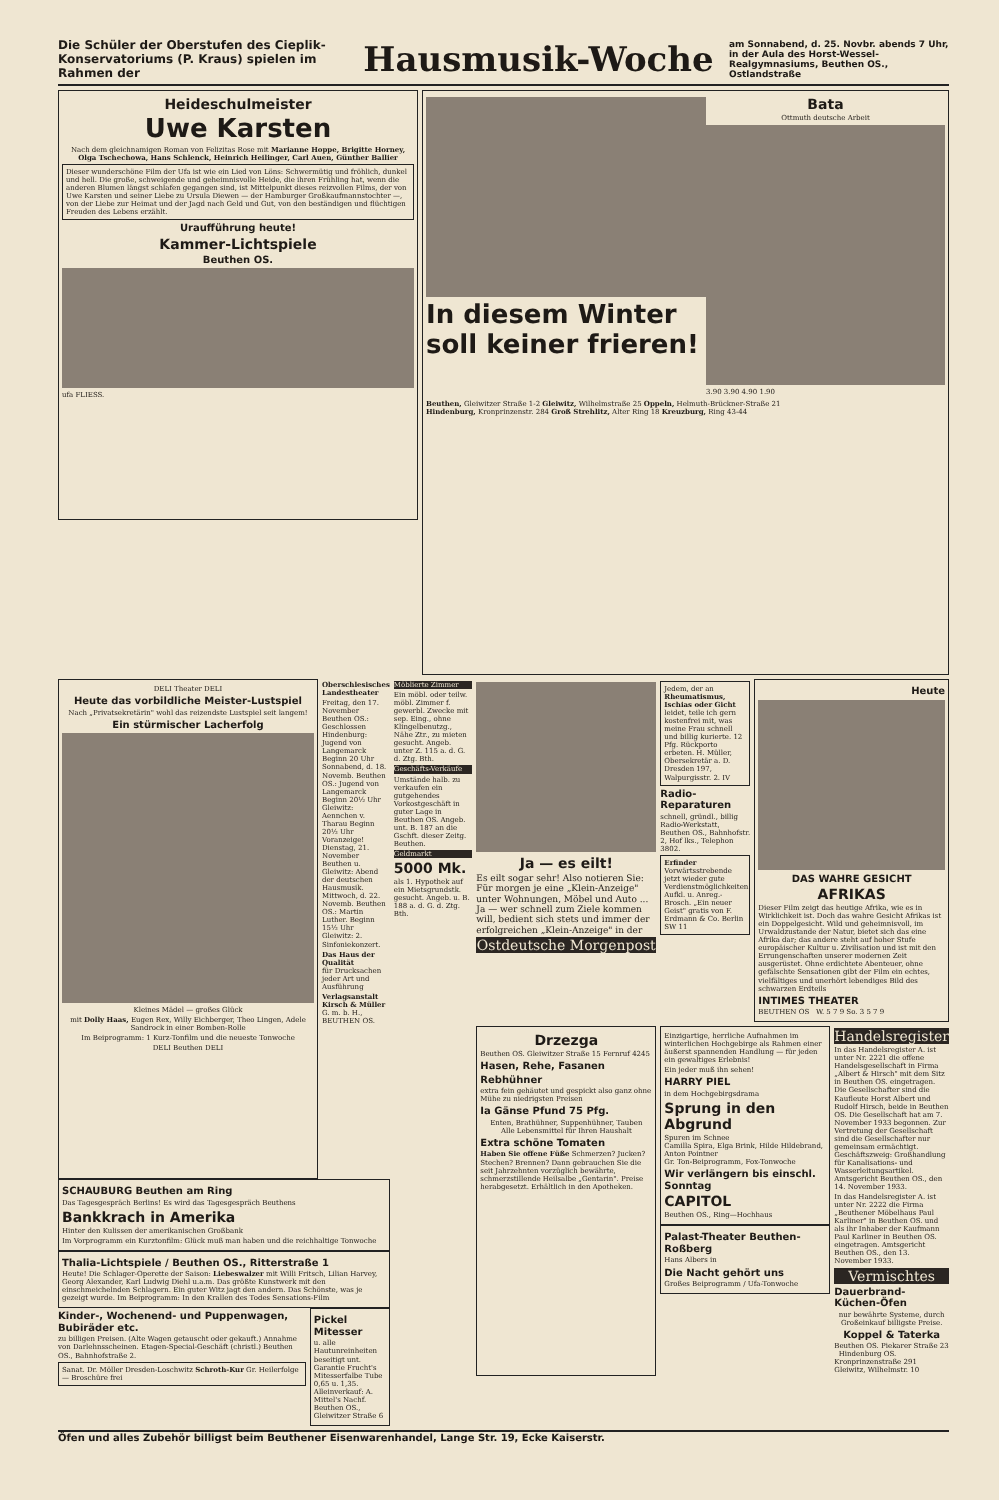Die Schüler der Oberstufen des Cieplik-Konservatoriums (P. Kraus) spielen im Rahmen der
Hausmusik-Woche
am Sonnabend, d. 25. Novbr. abends 7 Uhr, in der Aula des Horst-Wessel-Realgymnasiums, Beuthen OS., Ostlandstraße
Heideschulmeister
Uwe Karsten
Nach dem gleichnamigen Roman von Felizitas Rose mit Marianne Hoppe, Brigitte Horney, Olga Tschechowa, Hans Schlenck, Heinrich Heilinger, Carl Auen, Günther Ballier
Dieser wunderschöne Film der Ufa ist wie ein Lied von Löns: Schwermütig und fröhlich, dunkel und hell. Die große, schweigende und geheimnisvolle Heide, die ihren Frühling hat, wenn die anderen Blumen längst schlafen gegangen sind, ist Mittelpunkt dieses reizvollen Films, der von Uwe Karsten und seiner Liebe zu Ursula Diewen — der Hamburger Großkaufmannstochter —, von der Liebe zur Heimat und der Jagd nach Geld und Gut, von den beständigen und flüchtigen Freuden des Lebens erzählt.
Uraufführung heute!
Kammer-Lichtspiele
Beuthen OS.
ufa FLIESS.
In diesem Winter soll keiner frieren!
Bata
Ottmuth deutsche Arbeit
3.90 3.90 4.90 1.90
Beuthen, Gleiwitzer Straße 1-2 Gleiwitz, Wilhelmstraße 25 Oppeln, Helmuth-Brückner-Straße 21
Hindenburg, Kronprinzenstr. 284 Groß Strehlitz, Alter Ring 18 Kreuzburg, Ring 43-44
DELI Theater DELI
Heute das vorbildliche Meister-Lustspiel
Nach „Privatsekretärin" wohl das reizendste Lustspiel seit langem!
Ein stürmischer Lacherfolg
Kleines Mädel — großes Glück
mit Dolly Haas, Eugen Rex, Willy Eichberger, Theo Lingen, Adele Sandrock in einer Bomben-Rolle
Im Beiprogramm: 1 Kurz-Tonfilm und die neueste Tonwoche
DELI Beuthen DELI
Oberschlesisches Landestheater
Freitag, den 17. November Beuthen OS.: Geschlossen
Hindenburg: Jugend von Langemarck Beginn 20 Uhr
Sonnabend, d. 18. Novemb. Beuthen OS.: Jugend von Langemarck Beginn 20½ Uhr
Gleiwitz: Aennchen v. Tharau Beginn 20½ Uhr
Voranzeige! Dienstag, 21. November Beuthen u. Gleiwitz: Abend der deutschen Hausmusik.
Mittwoch, d. 22. Novemb. Beuthen OS.: Martin Luther. Beginn 15½ Uhr
Gleiwitz: 2. Sinfoniekonzert.
Das Haus der Qualität
für Drucksachen jeder Art und Ausführung
Verlagsanstalt Kirsch & Müller G. m. b. H., BEUTHEN OS.
SCHAUBURG Beuthen am Ring
Das Tagesgespräch Berlins! Es wird das Tagesgespräch Beuthens
Bankkrach in Amerika
Hinter den Kulissen der amerikanischen Großbank
Im Vorprogramm ein Kurztonfilm: Glück muß man haben und die reichhaltige Tonwoche
Thalia-Lichtspiele / Beuthen OS., Ritterstraße 1
Heute! Die Schlager-Operette der Saison: Liebeswalzer mit Willi Fritsch, Lilian Harvey, Georg Alexander, Karl Ludwig Diehl u.a.m. Das größte Kunstwerk mit den einschmeichelnden Schlagern. Ein guter Witz jagt den andern. Das Schönste, was je gezeigt wurde. Im Beiprogramm: In den Krallen des Todes Sensations-Film
Kinder-, Wochenend- und Puppenwagen, Bubiräder etc.
zu billigen Preisen. (Alte Wagen getauscht oder gekauft.) Annahme von Darlehnsscheinen. Etagen-Special-Geschäft (christl.) Beuthen OS., Bahnhofstraße 2.
Sanat. Dr. Möller Dresden-Loschwitz Schroth-Kur Gr. Heilerfolge — Broschüre frei
Pickel Mitesser
u. alle Hautunreinheiten beseitigt unt. Garantie Frucht's Mitesserfalbe Tube 0,65 u. 1,35. Alleinverkauf: A. Mittel's Nachf. Beuthen OS., Gleiwitzer Straße 6
Möblierte Zimmer
Ein möbl. oder teilw. möbl. Zimmer f. gewerbl. Zwecke mit sep. Eing., ohne Klingelbenutzg., Nähe Ztr., zu mieten gesucht. Angeb. unter Z. 115 a. d. G. d. Ztg. Bth.
Geschäfts-Verkäufe
Umstände halb. zu verkaufen ein gutgehendes Vorkostgeschäft in guter Lage in Beuthen OS. Angeb. unt. B. 187 an die Gschft. dieser Zeitg. Beuthen.
Geldmarkt
5000 Mk.
als 1. Hypothek auf ein Mietsgrundstk. gesucht. Angeb. u. B. 188 a. d. G. d. Ztg. Bth.
Ja — es eilt!
Es eilt sogar sehr! Also notieren Sie: Für morgen je eine „Klein-Anzeige" unter Wohnungen, Möbel und Auto ... Ja — wer schnell zum Ziele kommen will, bedient sich stets und immer der erfolgreichen „Klein-Anzeige" in der
Ostdeutsche Morgenpost
Jedem, der an Rheumatismus, Ischias oder Gicht leidet, teile ich gern kostenfrei mit, was meine Frau schnell und billig kurierte. 12 Pfg. Rückporto erbeten. H. Müller, Obersekretär a. D. Dresden 197, Walpurgisstr. 2. IV
Radio-Reparaturen
schnell, gründl., billig Radio-Werkstatt, Beuthen OS., Bahnhofstr. 2, Hof lks., Telephon 3802.
Erfinder Vorwärtsstrebende jetzt wieder gute Verdienstmöglichkeiten. Aufkl. u. Anreg.-Brosch. „Ein neuer Geist" gratis von F. Erdmann & Co. Berlin SW 11
Heute
DAS WAHRE GESICHT
AFRIKAS
Dieser Film zeigt das heutige Afrika, wie es in Wirklichkeit ist. Doch das wahre Gesicht Afrikas ist ein Doppelgesicht. Wild und geheimnisvoll, im Urwaldzustande der Natur, bietet sich das eine Afrika dar; das andere steht auf hoher Stufe europäischer Kultur u. Zivilisation und ist mit den Errungenschaften unserer modernen Zeit ausgerüstet. Ohne erdichtete Abenteuer, ohne gefälschte Sensationen gibt der Film ein echtes, vielfältiges und unerhört lebendiges Bild des schwarzen Erdteils
INTIMES THEATER
BEUTHEN OS W. 5 7 9 So. 3 5 7 9
Drzezga
Beuthen OS. Gleiwitzer Straße 15 Fernruf 4245
Hasen, Rehe, Fasanen
Rebhühner
extra fein gehäutet und gespickt also ganz ohne Mühe zu niedrigsten Preisen
Ia Gänse Pfund 75 Pfg.
Enten, Brathühner, Suppenhühner, Tauben
Alle Lebensmittel für Ihren Haushalt
Extra schöne Tomaten
Haben Sie offene Füße Schmerzen? Jucken? Stechen? Brennen? Dann gebrauchen Sie die seit Jahrzehnten vorzüglich bewährte, schmerzstillende Heilsalbe „Gentarin". Preise herabgesetzt. Erhältlich in den Apotheken.
Einzigartige, herrliche Aufnahmen im winterlichen Hochgebirge als Rahmen einer äußerst spannenden Handlung — für jeden ein gewaltiges Erlebnis!
Ein jeder muß ihn sehen!
HARRY PIEL
in dem Hochgebirgsdrama
Sprung in den Abgrund
Spuren im Schnee
Camilla Spira, Elga Brink, Hilde Hildebrand, Anton Pointner
Gr. Ton-Beiprogramm, Fox-Tonwoche
Wir verlängern bis einschl. Sonntag
CAPITOL
Beuthen OS., Ring—Hochhaus
Palast-Theater Beuthen-Roßberg
Hans Albers in
Die Nacht gehört uns
Großes Beiprogramm / Ufa-Tonwoche
Handelsregister
In das Handelsregister A. ist unter Nr. 2221 die offene Handelsgesellschaft in Firma „Albert & Hirsch" mit dem Sitz in Beuthen OS. eingetragen. Die Gesellschafter sind die Kaufleute Horst Albert und Rudolf Hirsch, beide in Beuthen OS. Die Gesellschaft hat am 7. November 1933 begonnen. Zur Vertretung der Gesellschaft sind die Gesellschafter nur gemeinsam ermächtigt. Geschäftszweig: Großhandlung für Kanalisations- und Wasserleitungsartikel. Amtsgericht Beuthen OS., den 14. November 1933.
In das Handelsregister A. ist unter Nr. 2222 die Firma „Beuthener Möbelhaus Paul Karliner" in Beuthen OS. und als ihr Inhaber der Kaufmann Paul Karliner in Beuthen OS. eingetragen. Amtsgericht Beuthen OS., den 13. November 1933.
Vermischtes
Dauerbrand-Küchen-Öfen
nur bewährte Systeme, durch Großeinkauf billigste Preise.
Koppel & Taterka
Beuthen OS. Piekarer Straße 23 Hindenburg OS. Kronprinzenstraße 291
Gleiwitz, Wilhelmstr. 10
Öfen und alles Zubehör billigst beim Beuthener Eisenwarenhandel, Lange Str. 19, Ecke Kaiserstr.